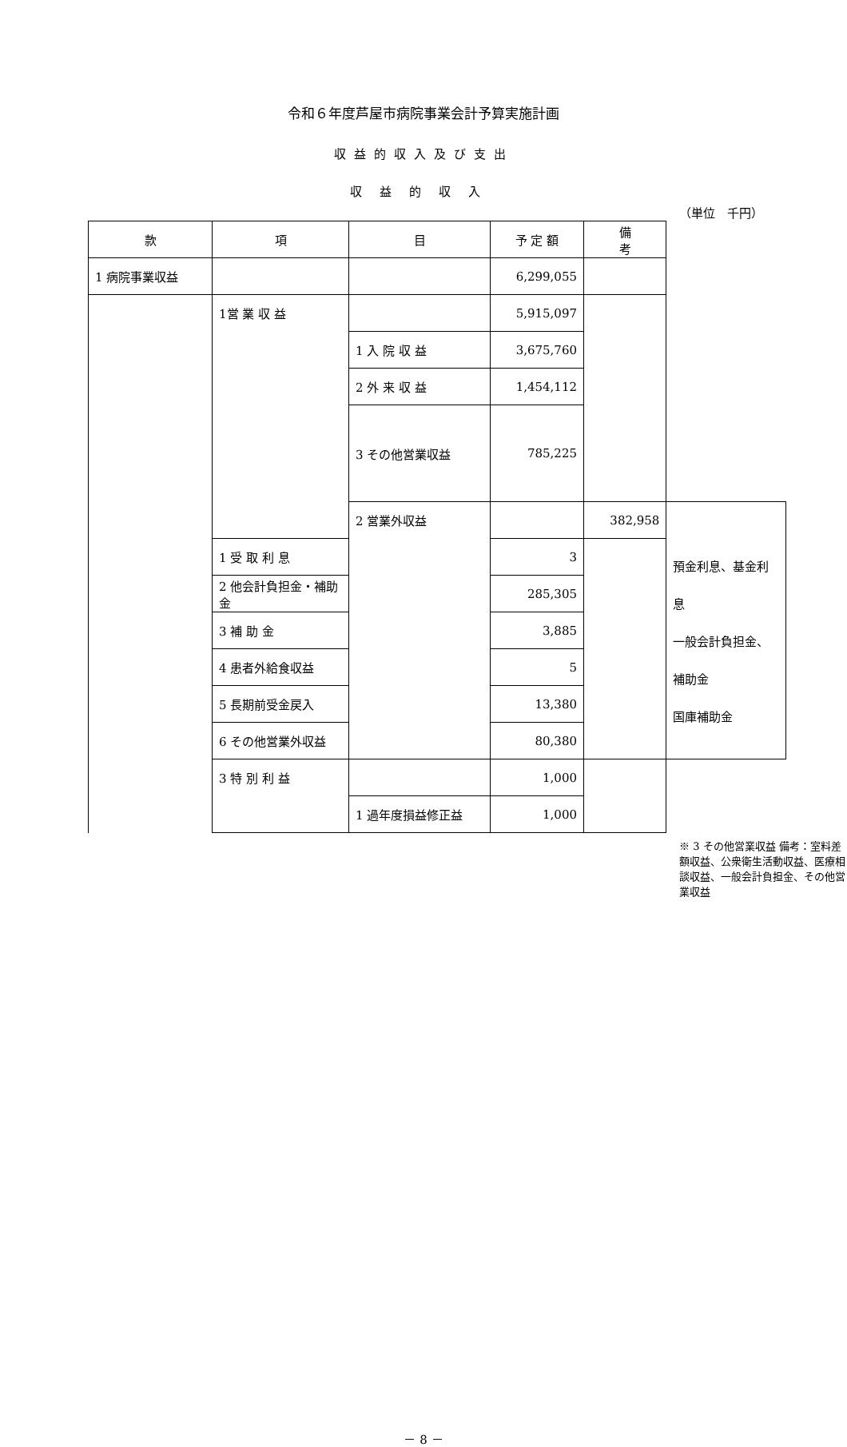令和６年度芦屋市病院事業会計予算実施計画
収益的収入及び支出
収益的収入
（単位　千円）
| 款 | 項 | 目 | 予 定 額 | 備 考 | |
| --- | --- | --- | --- | --- | --- |
| 1 病院事業収益 | | | 6,299,055 | | |
| | 1営 業 収 益 | | 5,915,097 | | |
| | | 1 入 院 収 益 | 3,675,760 | | |
| | | 2 外 来 収 益 | 1,454,112 | | |
| | | 3 その他営業収益 | 785,225 | | |
| | | 2 営業外収益 | | 382,958 | 預金利息、基金利息 一般会計負担金、補助金 国庫補助金 |
| | 1 受 取 利 息 | | 3 | | |
| | 2 他会計負担金・補助金 | | 285,305 | | |
| | 3 補 助 金 | | 3,885 | | |
| | 4 患者外給食収益 | | 5 | | |
| | 5 長期前受金戻入 | | 13,380 | | |
| | 6 その他営業外収益 | | 80,380 | | |
| | 3 特 別 利 益 | | 1,000 | | |
| | | 1 過年度損益修正益 | 1,000 | | |
※ 3 その他営業収益 備考：室料差額収益、公衆衛生活動収益、医療相談収益、一般会計負担金、その他営業収益
－ 8 －